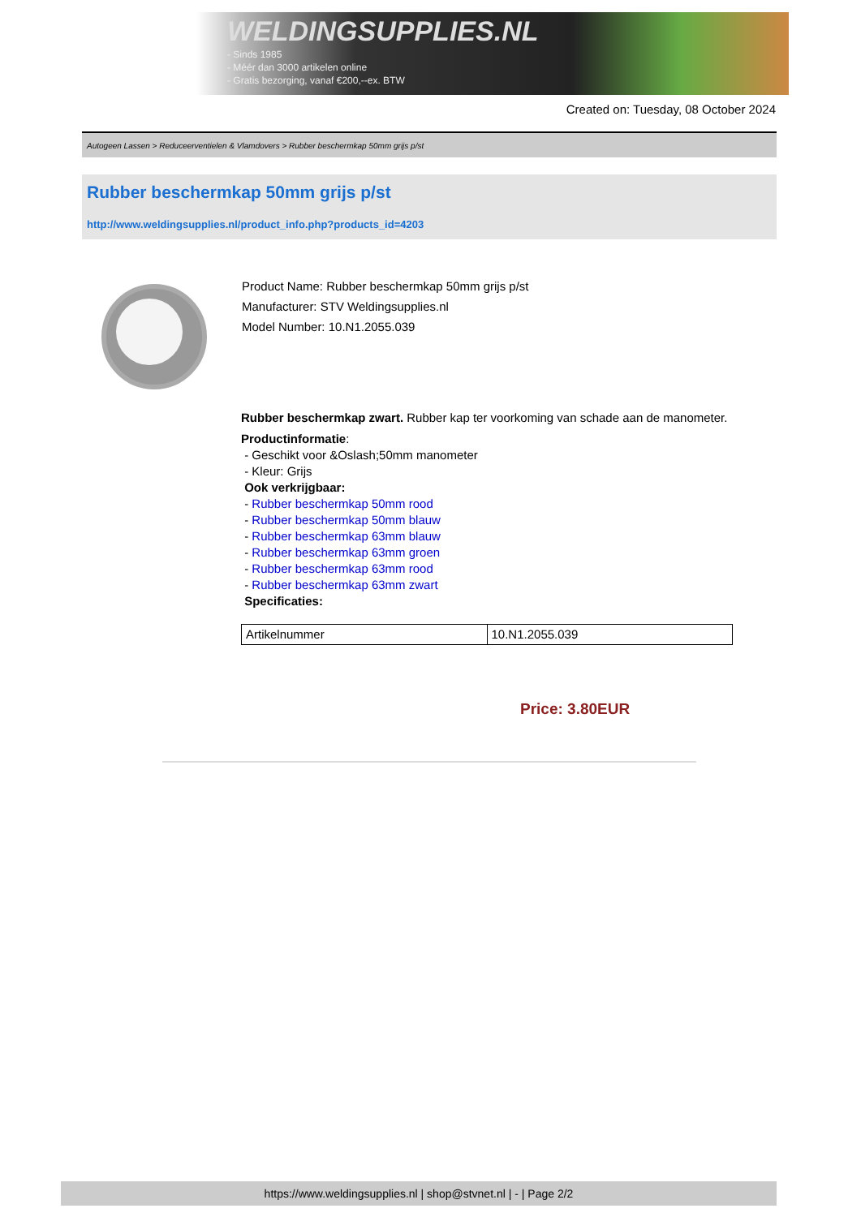WELDINGSUPPLIES.NL
- Sinds 1985
- Méér dan 3000 artikelen online
- Gratis bezorging, vanaf €200,--ex. BTW
Created on: Tuesday, 08 October 2024
Autogeen Lassen > Reduceerventielen & Vlamdovers > Rubber beschermkap 50mm grijs p/st
Rubber beschermkap 50mm grijs p/st
http://www.weldingsupplies.nl/product_info.php?products_id=4203
Product Name: Rubber beschermkap 50mm grijs p/st
Manufacturer: STV Weldingsupplies.nl
Model Number: 10.N1.2055.039
Rubber beschermkap zwart. Rubber kap ter voorkoming van schade aan de manometer.
Productinformatie:
- Geschikt voor &Oslash;50mm manometer
- Kleur: Grijs
Ook verkrijgbaar:
- Rubber beschermkap 50mm rood
- Rubber beschermkap 50mm blauw
- Rubber beschermkap 63mm blauw
- Rubber beschermkap 63mm groen
- Rubber beschermkap 63mm rood
- Rubber beschermkap 63mm zwart
Specificaties:
| Artikelnummer | 10.N1.2055.039 |
Price: 3.80EUR
https://www.weldingsupplies.nl | shop@stvnet.nl | - | Page 2/2